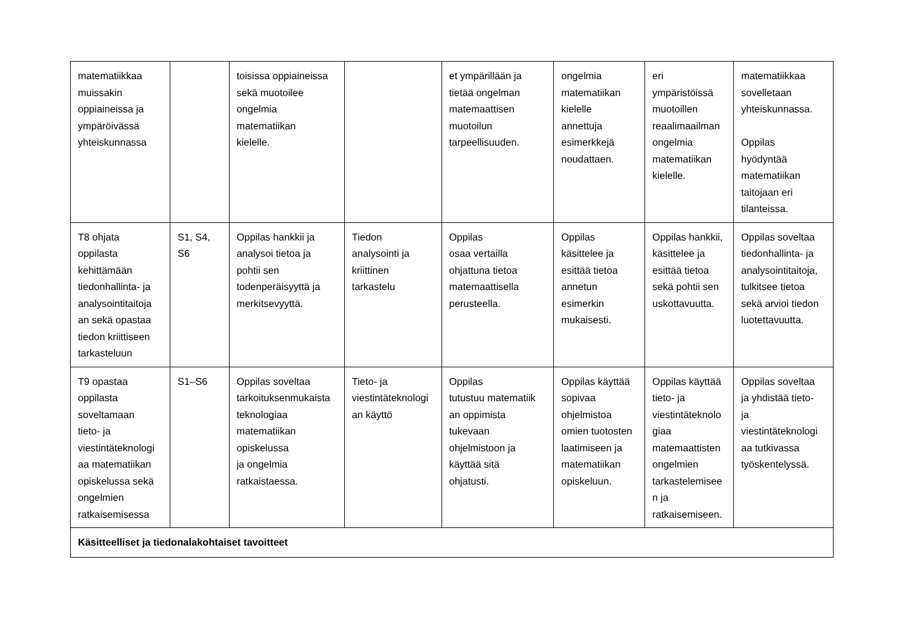| matematiikkaa muissakin oppiaineissa ja ympäröivässä yhteiskunnassa | | toisissa oppiaineissa sekä muotoilee ongelmia matematiikan kielelle. | | et ympärillään ja tietää ongelman matemaattisen muotoilun tarpeellisuuden. | ongelmia matematiikan kielelle annettuja esimerkkejä noudattaen. | eri ympäristöissä muotoillen reaalimaailman ongelmia matematiikan kielelle. | matematiikkaa sovelletaan yhteiskunnassa. Oppilas hyödyntää matematiikan taitojaan eri tilanteissa. |
| T8 ohjata oppilasta kehittämään tiedonhallinta- ja analysointitaitoja an sekä opastaa tiedon kriittiseen tarkasteluun | S1, S4, S6 | Oppilas hankkii ja analysoi tietoa ja pohtii sen todenperäisyyttä ja merkitsevyyttä. | Tiedon analysointi ja kriittinen tarkastelu | Oppilas osaa vertailla ohjattuna tietoa matemaattisella perusteella. | Oppilas käsittelee ja esittää tietoa annetun esimerkin mukaisesti. | Oppilas hankkii, käsittelee ja esittää tietoa sekä pohtii sen uskottavuutta. | Oppilas soveltaa tiedonhallinta- ja analysointitaitoja, tulkitsee tietoa sekä arvioi tiedon luotettavuutta. |
| T9 opastaa oppilasta soveltamaan tieto- ja viestintäteknologi aa matematiikan opiskelussa sekä ongelmien ratkaisemisessa | S1–S6 | Oppilas soveltaa tarkoituksenmukaista teknologiaa matematiikan opiskelussa ja ongelmia ratkaistaessa. | Tieto- ja viestintäteknologi an käyttö | Oppilas tutustuu matematiik an oppimista tukevaan ohjelmistoon ja käyttää sitä ohjatusti. | Oppilas käyttää sopivaa ohjelmistoa omien tuotosten laatimiseen ja matematiikan opiskeluun. | Oppilas käyttää tieto- ja viestintäteknolo giaa matemaattisten ongelmien tarkastelemisee n ja ratkaisemiseen. | Oppilas soveltaa ja yhdistää tieto- ja viestintäteknologi aa tutkivassa työskentelyssä. |
| Käsitteelliset ja tiedonalakohtaiset tavoitteet | | | | | | | |